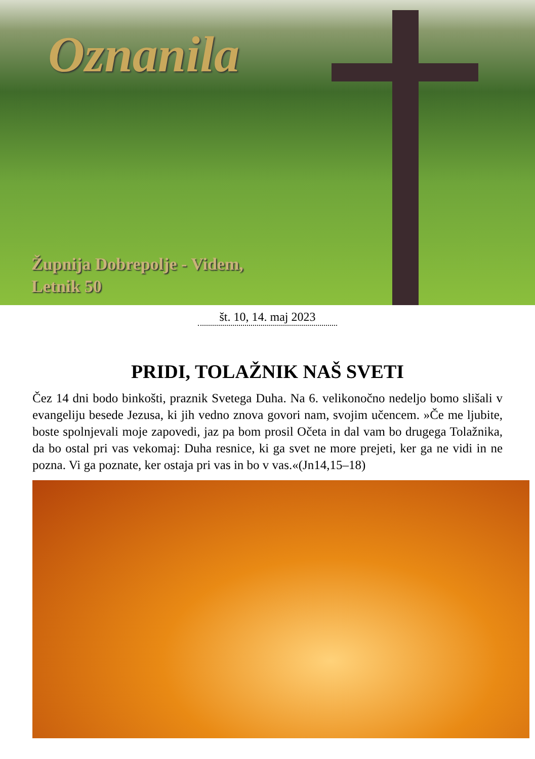Oznanila
Župnija Dobrepolje - Videm,
Letnik 50
št. 10, 14. maj 2023
PRIDI, TOLAŽNIK NAŠ SVETI
Čez 14 dni bodo binkošti, praznik Svetega Duha. Na 6. velikonočno nedeljo bomo slišali v evangeliju besede Jezusa, ki jih vedno znova govori nam, svojim učencem. »Če me ljubite, boste spolnjevali moje zapovedi, jaz pa bom prosil Očeta in dal vam bo drugega Tolažnika, da bo ostal pri vas vekomaj: Duha resnice, ki ga svet ne more prejeti, ker ga ne vidi in ne pozna. Vi ga poznate, ker ostaja pri vas in bo v vas.«(Jn14,15–18)